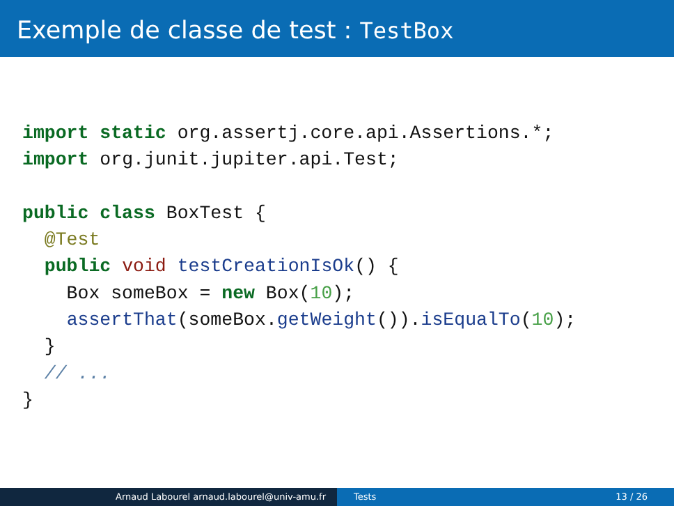Exemple de classe de test : TestBox
import static org.assertj.core.api.Assertions.*;
import org.junit.jupiter.api.Test;

public class BoxTest {
  @Test
  public void testCreationIsOk() {
    Box someBox = new Box(10);
    assertThat(someBox.getWeight()).isEqualTo(10);
  }
  // ...
}
Arnaud Labourel arnaud.labourel@univ-amu.fr Tests 13 / 26